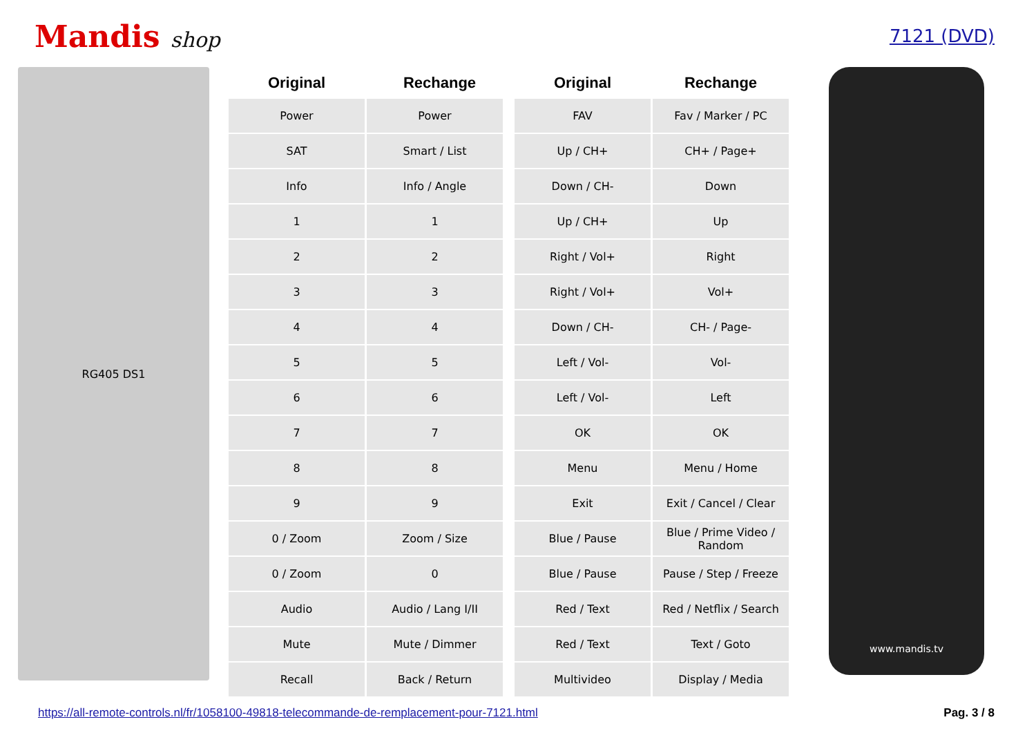Mandis shop
7121 (DVD)
RG405 DS1
| Original | Rechange | Original | Rechange |
| --- | --- | --- | --- |
| Power | Power | FAV | Fav / Marker / PC |
| SAT | Smart / List | Up / CH+ | CH+ / Page+ |
| Info | Info / Angle | Down / CH- | Down |
| 1 | 1 | Up / CH+ | Up |
| 2 | 2 | Right / Vol+ | Right |
| 3 | 3 | Right / Vol+ | Vol+ |
| 4 | 4 | Down / CH- | CH- / Page- |
| 5 | 5 | Left / Vol- | Vol- |
| 6 | 6 | Left / Vol- | Left |
| 7 | 7 | OK | OK |
| 8 | 8 | Menu | Menu / Home |
| 9 | 9 | Exit | Exit / Cancel / Clear |
| 0 / Zoom | Zoom / Size | Blue / Pause | Blue / Prime Video / Random |
| 0 / Zoom | 0 | Blue / Pause | Pause / Step / Freeze |
| Audio | Audio / Lang I/II | Red / Text | Red / Netflix / Search |
| Mute | Mute / Dimmer | Red / Text | Text / Goto |
| Recall | Back / Return | Multivideo | Display / Media |
www.mandis.tv
https://all-remote-controls.nl/fr/1058100-49818-telecommande-de-remplacement-pour-7121.html Pag. 3 / 8